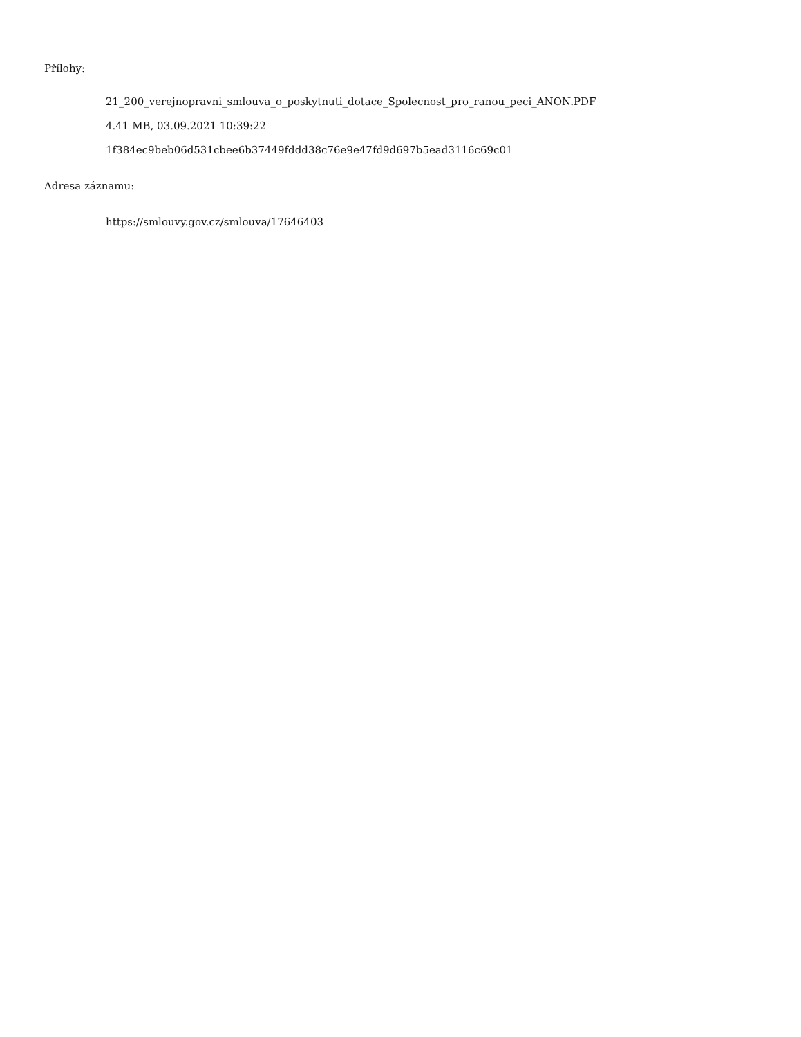Přílohy:
21_200_verejnopravni_smlouva_o_poskytnuti_dotace_Spolecnost_pro_ranou_peci_ANON.PDF
4.41 MB, 03.09.2021 10:39:22
1f384ec9beb06d531cbee6b37449fddd38c76e9e47fd9d697b5ead3116c69c01
Adresa záznamu:
https://smlouvy.gov.cz/smlouva/17646403